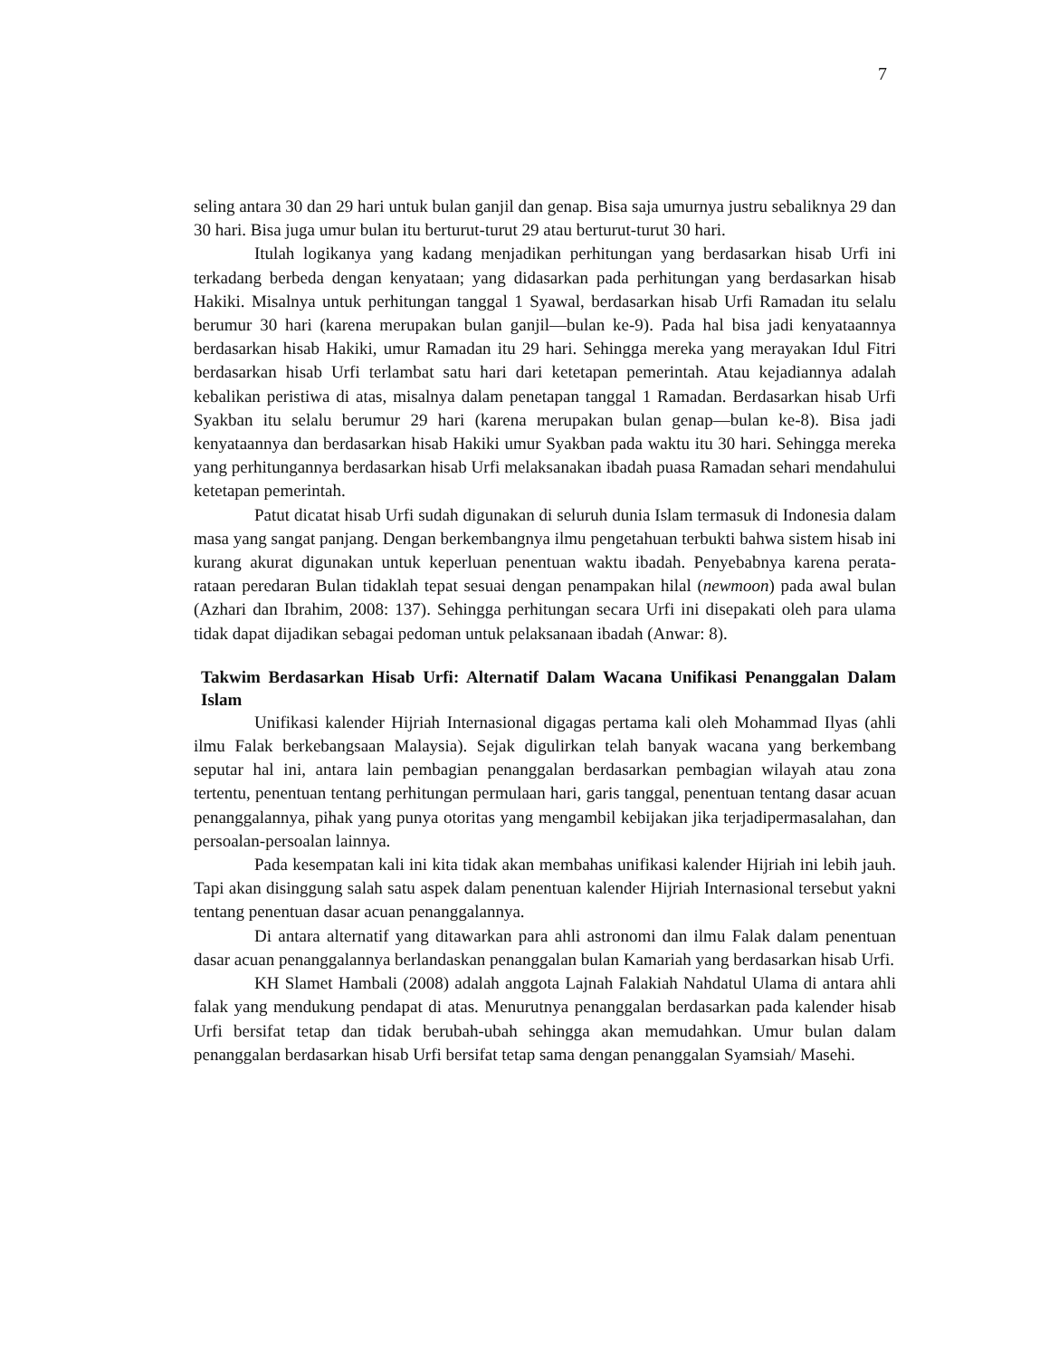7
seling antara 30 dan 29 hari untuk bulan ganjil dan genap. Bisa saja umurnya justru sebaliknya 29 dan 30 hari. Bisa juga umur bulan itu berturut-turut 29 atau berturut-turut 30 hari.
Itulah logikanya yang kadang menjadikan perhitungan yang berdasarkan hisab Urfi ini terkadang berbeda dengan kenyataan; yang didasarkan pada perhitungan yang berdasarkan hisab Hakiki. Misalnya untuk perhitungan tanggal 1 Syawal, berdasarkan hisab Urfi Ramadan itu selalu berumur 30 hari (karena merupakan bulan ganjil—bulan ke-9). Pada hal bisa jadi kenyataannya berdasarkan hisab Hakiki, umur Ramadan itu 29 hari. Sehingga mereka yang merayakan Idul Fitri berdasarkan hisab Urfi terlambat satu hari dari ketetapan pemerintah. Atau kejadiannya adalah kebalikan peristiwa di atas, misalnya dalam penetapan tanggal 1 Ramadan. Berdasarkan hisab Urfi Syakban itu selalu berumur 29 hari (karena merupakan bulan genap—bulan ke-8). Bisa jadi kenyataannya dan berdasarkan hisab Hakiki umur Syakban pada waktu itu 30 hari. Sehingga mereka yang perhitungannya berdasarkan hisab Urfi melaksanakan ibadah puasa Ramadan sehari mendahului ketetapan pemerintah.
Patut dicatat hisab Urfi sudah digunakan di seluruh dunia Islam termasuk di Indonesia dalam masa yang sangat panjang. Dengan berkembangnya ilmu pengetahuan terbukti bahwa sistem hisab ini kurang akurat digunakan untuk keperluan penentuan waktu ibadah. Penyebabnya karena perata-rataan peredaran Bulan tidaklah tepat sesuai dengan penampakan hilal (newmoon) pada awal bulan (Azhari dan Ibrahim, 2008: 137). Sehingga perhitungan secara Urfi ini disepakati oleh para ulama tidak dapat dijadikan sebagai pedoman untuk pelaksanaan ibadah (Anwar: 8).
Takwim Berdasarkan Hisab Urfi: Alternatif Dalam Wacana Unifikasi Penanggalan Dalam Islam
Unifikasi kalender Hijriah Internasional digagas pertama kali oleh Mohammad Ilyas (ahli ilmu Falak berkebangsaan Malaysia). Sejak digulirkan telah banyak wacana yang berkembang seputar hal ini, antara lain pembagian penanggalan berdasarkan pembagian wilayah atau zona tertentu, penentuan tentang perhitungan permulaan hari, garis tanggal, penentuan tentang dasar acuan penanggalannya, pihak yang punya otoritas yang mengambil kebijakan jika terjadipermasalahan, dan persoalan-persoalan lainnya.
Pada kesempatan kali ini kita tidak akan membahas unifikasi kalender Hijriah ini lebih jauh. Tapi akan disinggung salah satu aspek dalam penentuan kalender Hijriah Internasional tersebut yakni tentang penentuan dasar acuan penanggalannya.
Di antara alternatif yang ditawarkan para ahli astronomi dan ilmu Falak dalam penentuan dasar acuan penanggalannya berlandaskan penanggalan bulan Kamariah yang berdasarkan hisab Urfi.
KH Slamet Hambali (2008) adalah anggota Lajnah Falakiah Nahdatul Ulama di antara ahli falak yang mendukung pendapat di atas. Menurutnya penanggalan berdasarkan pada kalender hisab Urfi bersifat tetap dan tidak berubah-ubah sehingga akan memudahkan. Umur bulan dalam penanggalan berdasarkan hisab Urfi bersifat tetap sama dengan penanggalan Syamsiah/ Masehi.